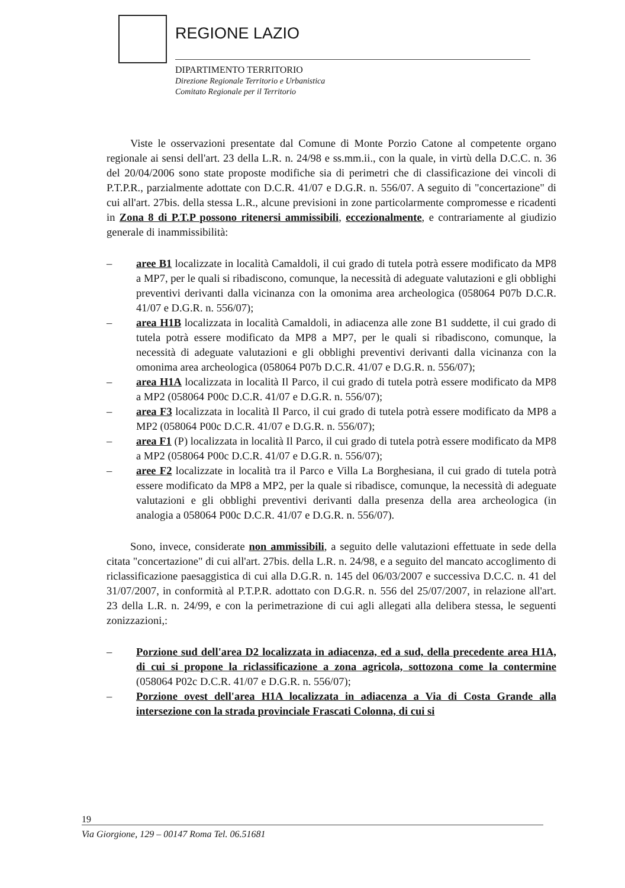REGIONE LAZIO
DIPARTIMENTO TERRITORIO
Direzione Regionale Territorio e Urbanistica
Comitato Regionale per il Territorio
Viste le osservazioni presentate dal Comune di Monte Porzio Catone al competente organo regionale ai sensi dell'art. 23 della L.R. n. 24/98 e ss.mm.ii., con la quale, in virtù della D.C.C. n. 36 del 20/04/2006 sono state proposte modifiche sia di perimetri che di classificazione dei vincoli di P.T.P.R., parzialmente adottate con D.C.R. 41/07 e D.G.R. n. 556/07. A seguito di "concertazione" di cui all'art. 27bis. della stessa L.R., alcune previsioni in zone particolarmente compromesse e ricadenti in Zona 8 di P.T.P possono ritenersi ammissibili, eccezionalmente, e contrariamente al giudizio generale di inammissibilità:
– aree B1 localizzate in località Camaldoli, il cui grado di tutela potrà essere modificato da MP8 a MP7, per le quali si ribadiscono, comunque, la necessità di adeguate valutazioni e gli obblighi preventivi derivanti dalla vicinanza con la omonima area archeologica (058064 P07b D.C.R. 41/07 e D.G.R. n. 556/07);
– area H1B localizzata in località Camaldoli, in adiacenza alle zone B1 suddette, il cui grado di tutela potrà essere modificato da MP8 a MP7, per le quali si ribadiscono, comunque, la necessità di adeguate valutazioni e gli obblighi preventivi derivanti dalla vicinanza con la omonima area archeologica (058064 P07b D.C.R. 41/07 e D.G.R. n. 556/07);
– area H1A localizzata in località Il Parco, il cui grado di tutela potrà essere modificato da MP8 a MP2 (058064 P00c D.C.R. 41/07 e D.G.R. n. 556/07);
– area F3 localizzata in località Il Parco, il cui grado di tutela potrà essere modificato da MP8 a MP2 (058064 P00c D.C.R. 41/07 e D.G.R. n. 556/07);
– area F1 (P) localizzata in località Il Parco, il cui grado di tutela potrà essere modificato da MP8 a MP2 (058064 P00c D.C.R. 41/07 e D.G.R. n. 556/07);
– aree F2 localizzate in località tra il Parco e Villa La Borghesiana, il cui grado di tutela potrà essere modificato da MP8 a MP2, per la quale si ribadisce, comunque, la necessità di adeguate valutazioni e gli obblighi preventivi derivanti dalla presenza della area archeologica (in analogia a 058064 P00c D.C.R. 41/07 e D.G.R. n. 556/07).
Sono, invece, considerate non ammissibili, a seguito delle valutazioni effettuate in sede della citata "concertazione" di cui all'art. 27bis. della L.R. n. 24/98, e a seguito del mancato accoglimento di riclassificazione paesaggistica di cui alla D.G.R. n. 145 del 06/03/2007 e successiva D.C.C. n. 41 del 31/07/2007, in conformità al P.T.P.R. adottato con D.G.R. n. 556 del 25/07/2007, in relazione all'art. 23 della L.R. n. 24/99, e con la perimetrazione di cui agli allegati alla delibera stessa, le seguenti zonizzazioni,:
– Porzione sud dell'area D2 localizzata in adiacenza, ed a sud, della precedente area H1A, di cui si propone la riclassificazione a zona agricola, sottozona come la contermine (058064 P02c D.C.R. 41/07 e D.G.R. n. 556/07);
– Porzione ovest dell'area H1A localizzata in adiacenza a Via di Costa Grande alla intersezione con la strada provinciale Frascati Colonna, di cui si
19
Via Giorgione, 129 – 00147 Roma Tel. 06.51681